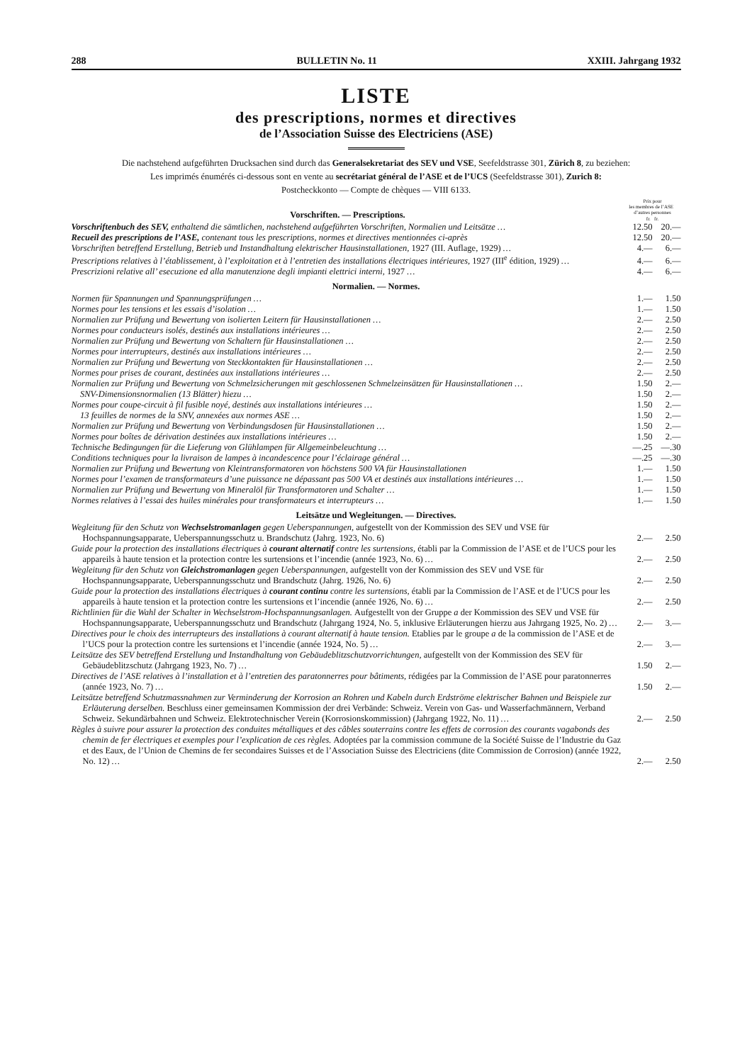288 BULLETIN No. 11 XXIII. Jahrgang 1932
LISTE
des prescriptions, normes et directives
de l’Association Suisse des Electriciens (ASE)
Die nachstehend aufgeführten Drucksachen sind durch das Generalsekretariat des SEV und VSE, Seefeldstrasse 301, Zürich 8, zu beziehen:
Les imprimés énumérés ci-dessous sont en vente au secrétariat général de l’ASE et de l’UCS (Seefeldstrasse 301), Zurich 8:
Postcheckkonto — Compte de chèques — VIII 6133.
| Vorschriften. — Prescriptions. | Prix pour les membres de l’ASE d’autres personnes fr. fr. | |
| Vorschriftenbuch des SEV, enthaltend die sämtlichen, nachstehend aufgeführten Vorschriften, Normalien und Leitsätze … | 12.50 | 20.— |
| Recueil des prescriptions de l’ASE, contenant tous les prescriptions, normes et directives mentionnées ci-après | 12.50 | 20.— |
| Vorschriften betreffend Erstellung, Betrieb und Instandhaltung elektrischer Hausinstallationen, 1927 (III. Auflage, 1929) … | 4.— | 6.— |
| Prescriptions relatives à l’établissement, à l’exploitation et à l’entretien des installations électriques intérieures, 1927 (III<sup>e</sup> édition, 1929) … | 4.— | 6.— |
| Prescrizioni relative all’ esecuzione ed alla manutenzione degli impianti elettrici interni, 1927 … | 4.— | 6.— |
| Normalien. — Normes. | | |
| Normen für Spannungen und Spannungsprüfungen … | 1.— | 1.50 |
| Normes pour les tensions et les essais d’isolation … | 1.— | 1.50 |
| Normalien zur Prüfung und Bewertung von isolierten Leitern für Hausinstallationen … | 2.— | 2.50 |
| Normes pour conducteurs isolés, destinés aux installations intérieures … | 2.— | 2.50 |
| Normalien zur Prüfung und Bewertung von Schaltern für Hausinstallationen … | 2.— | 2.50 |
| Normes pour interrupteurs, destinés aux installations intérieures … | 2.— | 2.50 |
| Normalien zur Prüfung und Bewertung von Steckkontakten für Hausinstallationen … | 2.— | 2.50 |
| Normes pour prises de courant, destinées aux installations intérieures … | 2.— | 2.50 |
| Normalien zur Prüfung und Bewertung von Schmelzsicherungen mit geschlossenen Schmelzeinsätzen für Hausinstallationen … | 1.50 | 2.— |
| SNV-Dimensionsnormalien (13 Blätter) hiezu … | 1.50 | 2.— |
| Normes pour coupe-circuit à fil fusible noyé, destinés aux installations intérieures … | 1.50 | 2.— |
| 13 feuilles de normes de la SNV, annexées aux normes ASE … | 1.50 | 2.— |
| Normalien zur Prüfung und Bewertung von Verbindungsdosen für Hausinstallationen … | 1.50 | 2.— |
| Normes pour boîtes de dérivation destinées aux installations intérieures … | 1.50 | 2.— |
| Technische Bedingungen für die Lieferung von Glühlampen für Allgemeinbeleuchtung … | —.25 | —.30 |
| Conditions techniques pour la livraison de lampes à incandescence pour l’éclairage général … | —.25 | —.30 |
| Normalien zur Prüfung und Bewertung von Kleintransformatoren von höchstens 500 VA für Hausinstallationen | 1.— | 1.50 |
| Normes pour l’examen de transformateurs d’une puissance ne dépassant pas 500 VA et destinés aux installations intérieures … | 1.— | 1.50 |
| Normalien zur Prüfung und Bewertung von Mineralöl für Transformatoren und Schalter … | 1.— | 1.50 |
| Normes relatives à l’essai des huiles minérales pour transformateurs et interrupteurs … | 1.— | 1.50 |
| Leitsätze und Wegleitungen. — Directives. | | |
| Wegleitung für den Schutz von Wechselstromanlagen gegen Ueberspannungen, aufgestellt von der Kommission des SEV und VSE für Hochspannungsapparate, Ueberspannungsschutz u. Brandschutz (Jahrg. 1923, No. 6) | 2.— | 2.50 |
| Guide pour la protection des installations électriques à courant alternatif contre les surtensions, établi par la Commission de l’ASE et de l’UCS pour les appareils à haute tension et la protection contre les surtensions et l’incendie (année 1923, No. 6) … | 2.— | 2.50 |
| Wegleitung für den Schutz von Gleichstromanlagen gegen Ueberspannungen, aufgestellt von der Kommission des SEV und VSE für Hochspannungsapparate, Ueberspannungsschutz und Brandschutz (Jahrg. 1926, No. 6) | 2.— | 2.50 |
| Guide pour la protection des installations électriques à courant continu contre les surtensions, établi par la Commission de l’ASE et de l’UCS pour les appareils à haute tension et la protection contre les surtensions et l’incendie (année 1926, No. 6) … | 2.— | 2.50 |
| Richtlinien für die Wahl der Schalter in Wechselstrom-Hochspannungsanlagen. Aufgestellt von der Gruppe a der Kommission des SEV und VSE für Hochspannungsapparate, Ueberspannungsschutz und Brandschutz (Jahrgang 1924, No. 5, inklusive Erläuterungen hierzu aus Jahrgang 1925, No. 2) … | 2.— | 3.— |
| Directives pour le choix des interrupteurs des installations à courant alternatif à haute tension. Etablies par le groupe a de la commission de l’ASE et de l’UCS pour la protection contre les surtensions et l’incendie (année 1924, No. 5) … | 2.— | 3.— |
| Leitsätze des SEV betreffend Erstellung und Instandhaltung von Gebäudeblitzschutzvorrichtungen, aufgestellt von der Kommission des SEV für Gebäudeblitzschutz (Jahrgang 1923, No. 7) … | 1.50 | 2.— |
| Directives de l’ASE relatives à l’installation et à l’entretien des paratonnerres pour bâtiments, rédigées par la Commission de l’ASE pour paratonnerres (année 1923, No. 7) … | 1.50 | 2.— |
| Leitsätze betreffend Schutzmassnahmen zur Verminderung der Korrosion an Rohren und Kabeln durch Erdströme elektrischer Bahnen und Beispiele zur Erläuterung derselben. Beschluss einer gemeinsamen Kommission der drei Verbände: Schweiz. Verein von Gas- und Wasserfachmännern, Verband Schweiz. Sekundärbahnen und Schweiz. Elektrotechnischer Verein (Korrosionskommission) (Jahrgang 1922, No. 11) … | 2.— | 2.50 |
| Règles à suivre pour assurer la protection des conduites métalliques et des câbles souterrains contre les effets de corrosion des courants vagabonds des chemin de fer électriques et exemples pour l’explication de ces règles. Adoptées par la commission commune de la Société Suisse de l’Industrie du Gaz et des Eaux, de l’Union de Chemins de fer secondaires Suisses et de l’Association Suisse des Electriciens (dite Commission de Corrosion) (année 1922, No. 12) … | 2.— | 2.50 |